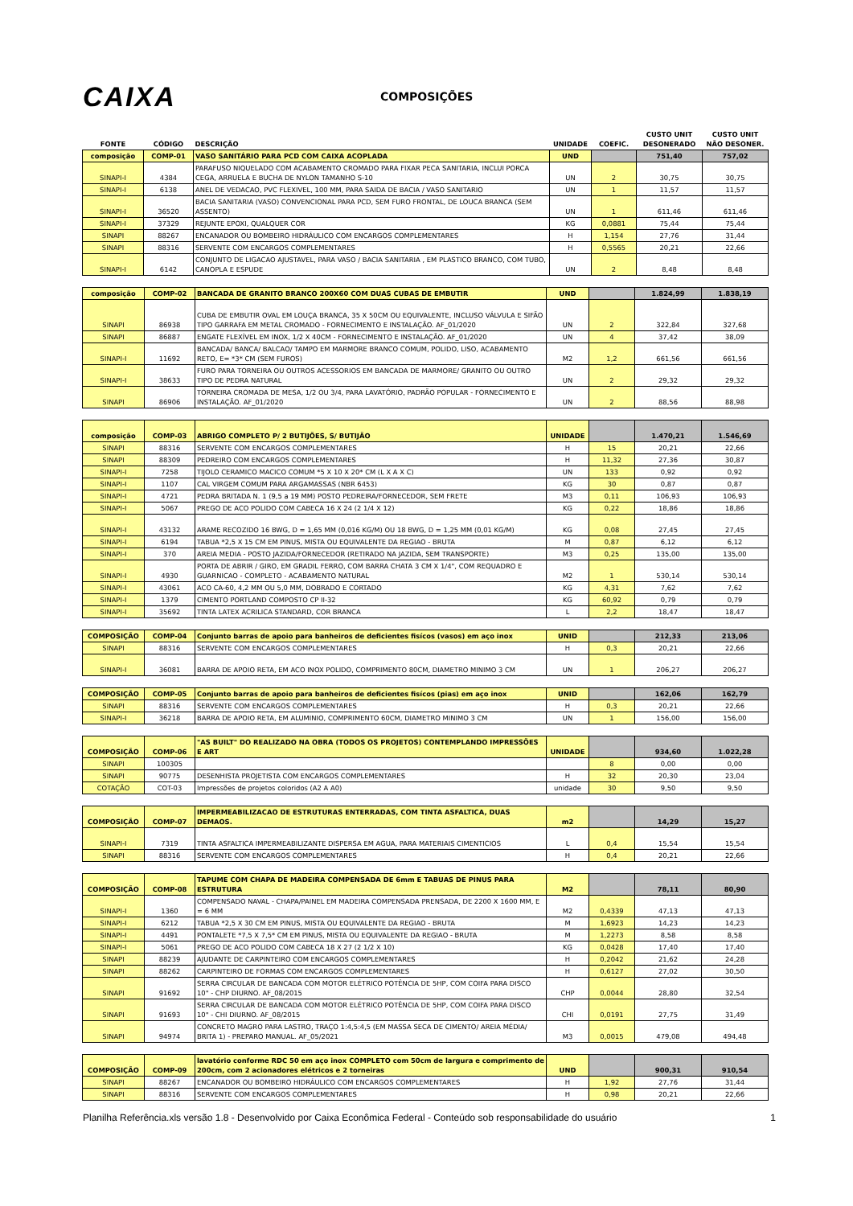CAIXA
COMPOSIÇÕES
| FONTE | CÓDIGO | DESCRIÇÃO | UNIDADE | COEFIC. | CUSTO UNIT DESONERADO | CUSTO UNIT NÃO DESONER. |
| --- | --- | --- | --- | --- | --- | --- |
| composição | COMP-01 | VASO SANITÁRIO PARA PCD COM CAIXA ACOPLADA | UND | | 751,40 | 757,02 |
| SINAPI-I | 4384 | PARAFUSO NIQUELADO COM ACABAMENTO CROMADO PARA FIXAR PECA SANITARIA, INCLUI PORCA CEGA, ARRUELA E BUCHA DE NYLON TAMANHO S-10 | UN | 2 | 30,75 | 30,75 |
| SINAPI-I | 6138 | ANEL DE VEDACAO, PVC FLEXIVEL, 100 MM, PARA SAIDA DE BACIA / VASO SANITARIO | UN | 1 | 11,57 | 11,57 |
| SINAPI-I | 36520 | BACIA SANITARIA (VASO) CONVENCIONAL PARA PCD, SEM FURO FRONTAL, DE LOUCA BRANCA (SEM ASSENTO) | UN | 1 | 611,46 | 611,46 |
| SINAPI-I | 37329 | REJUNTE EPOXI, QUALQUER COR | KG | 0,0881 | 75,44 | 75,44 |
| SINAPI | 88267 | ENCANADOR OU BOMBEIRO HIDRÁULICO COM ENCARGOS COMPLEMENTARES | H | 1,154 | 27,76 | 31,44 |
| SINAPI | 88316 | SERVENTE COM ENCARGOS COMPLEMENTARES | H | 0,5565 | 20,21 | 22,66 |
| SINAPI-I | 6142 | CONJUNTO DE LIGACAO AJUSTAVEL, PARA VASO / BACIA SANITARIA , EM PLASTICO BRANCO, COM TUBO, CANOPLA E ESPUDE | UN | 2 | 8,48 | 8,48 |
| composição | COMP-02 | BANCADA DE GRANITO BRANCO 200X60 COM DUAS CUBAS DE EMBUTIR | UND | | 1.824,99 | 1.838,19 |
| SINAPI | 86938 | CUBA DE EMBUTIR OVAL EM LOUÇA BRANCA, 35 X 50CM OU EQUIVALENTE, INCLUSO VÁLVULA E SIFÃO TIPO GARRAFA EM METAL CROMADO - FORNECIMENTO E INSTALAÇÃO. AF_01/2020 | UN | 2 | 322,84 | 327,68 |
| SINAPI | 86887 | ENGATE FLEXÍVEL EM INOX, 1/2 X 40CM - FORNECIMENTO E INSTALAÇÃO. AF_01/2020 | UN | 4 | 37,42 | 38,09 |
| SINAPI-I | 11692 | BANCADA/ BANCA/ BALCAO/ TAMPO EM MARMORE BRANCO COMUM, POLIDO, LISO, ACABAMENTO RETO, E= *3* CM (SEM FUROS) | M2 | 1,2 | 661,56 | 661,56 |
| SINAPI-I | 38633 | FURO PARA TORNEIRA OU OUTROS ACESSORIOS EM BANCADA DE MARMORE/ GRANITO OU OUTRO TIPO DE PEDRA NATURAL | UN | 2 | 29,32 | 29,32 |
| SINAPI | 86906 | TORNEIRA CROMADA DE MESA, 1/2 OU 3/4, PARA LAVATÓRIO, PADRÃO POPULAR - FORNECIMENTO E INSTALAÇÃO. AF_01/2020 | UN | 2 | 88,56 | 88,98 |
| composição | COMP-03 | ABRIGO COMPLETO P/ 2 BUTIJÕES, S/ BUTIJÃO | UNIDADE | | 1.470,21 | 1.546,69 |
| SINAPI | 88316 | SERVENTE COM ENCARGOS COMPLEMENTARES | H | 15 | 20,21 | 22,66 |
| SINAPI | 88309 | PEDREIRO COM ENCARGOS COMPLEMENTARES | H | 11,32 | 27,36 | 30,87 |
| SINAPI-I | 7258 | TIJOLO CERAMICO MACICO COMUM *5 X 10 X 20* CM (L X A X C) | UN | 133 | 0,92 | 0,92 |
| SINAPI-I | 1107 | CAL VIRGEM COMUM PARA ARGAMASSAS (NBR 6453) | KG | 30 | 0,87 | 0,87 |
| SINAPI-I | 4721 | PEDRA BRITADA N. 1 (9,5 a 19 MM) POSTO PEDREIRA/FORNECEDOR, SEM FRETE | M3 | 0,11 | 106,93 | 106,93 |
| SINAPI-I | 5067 | PREGO DE ACO POLIDO COM CABECA 16 X 24 (2 1/4 X 12) | KG | 0,22 | 18,86 | 18,86 |
| SINAPI-I | 43132 | ARAME RECOZIDO 16 BWG, D = 1,65 MM (0,016 KG/M) OU 18 BWG, D = 1,25 MM (0,01 KG/M) | KG | 0,08 | 27,45 | 27,45 |
| SINAPI-I | 6194 | TABUA *2,5 X 15 CM EM PINUS, MISTA OU EQUIVALENTE DA REGIAO - BRUTA | M | 0,87 | 6,12 | 6,12 |
| SINAPI-I | 370 | AREIA MEDIA - POSTO JAZIDA/FORNECEDOR (RETIRADO NA JAZIDA, SEM TRANSPORTE) | M3 | 0,25 | 135,00 | 135,00 |
| SINAPI-I | 4930 | PORTA DE ABRIR / GIRO, EM GRADIL FERRO, COM BARRA CHATA 3 CM X 1/4", COM REQUADRO E GUARNICAO - COMPLETO - ACABAMENTO NATURAL | M2 | 1 | 530,14 | 530,14 |
| SINAPI-I | 43061 | ACO CA-60, 4,2 MM OU 5,0 MM, DOBRADO E CORTADO | KG | 4,31 | 7,62 | 7,62 |
| SINAPI-I | 1379 | CIMENTO PORTLAND COMPOSTO CP II-32 | KG | 60,92 | 0,79 | 0,79 |
| SINAPI-I | 35692 | TINTA LATEX ACRILICA STANDARD, COR BRANCA | L | 2,2 | 18,47 | 18,47 |
| COMPOSIÇÃO | COMP-04 | Conjunto barras de apoio para banheiros de deficientes fisícos (vasos) em aço inox | UNID | | 212,33 | 213,06 |
| SINAPI | 88316 | SERVENTE COM ENCARGOS COMPLEMENTARES | H | 0,3 | 20,21 | 22,66 |
| SINAPI-I | 36081 | BARRA DE APOIO RETA, EM ACO INOX POLIDO, COMPRIMENTO 80CM, DIAMETRO MINIMO 3 CM | UN | 1 | 206,27 | 206,27 |
| COMPOSIÇÃO | COMP-05 | Conjunto barras de apoio para banheiros de deficientes fisícos (pias) em aço inox | UNID | | 162,06 | 162,79 |
| SINAPI | 88316 | SERVENTE COM ENCARGOS COMPLEMENTARES | H | 0,3 | 20,21 | 22,66 |
| SINAPI-I | 36218 | BARRA DE APOIO RETA, EM ALUMINIO, COMPRIMENTO 60CM, DIAMETRO MINIMO 3 CM | UN | 1 | 156,00 | 156,00 |
| COMPOSIÇÃO | COMP-06 | "AS BUILT" DO REALIZADO NA OBRA (TODOS OS PROJETOS) CONTEMPLANDO IMPRESSÕES E ART | UNIDADE | | 934,60 | 1.022,28 |
| SINAPI | 100305 | | | 8 | 0,00 | 0,00 |
| SINAPI | 90775 | DESENHISTA PROJETISTA COM ENCARGOS COMPLEMENTARES | H | 32 | 20,30 | 23,04 |
| COTAÇÃO | COT-03 | Impressões de projetos coloridos (A2 A A0) | unidade | 30 | 9,50 | 9,50 |
| COMPOSIÇÃO | COMP-07 | IMPERMEABILIZACAO DE ESTRUTURAS ENTERRADAS, COM TINTA ASFALTICA, DUAS DEMAOS. | m2 | | 14,29 | 15,27 |
| SINAPI-I | 7319 | TINTA ASFALTICA IMPERMEABILIZANTE DISPERSA EM AGUA, PARA MATERIAIS CIMENTICIOS | L | 0,4 | 15,54 | 15,54 |
| SINAPI | 88316 | SERVENTE COM ENCARGOS COMPLEMENTARES | H | 0,4 | 20,21 | 22,66 |
| COMPOSIÇÃO | COMP-08 | TAPUME COM CHAPA DE MADEIRA COMPENSADA DE 6mm E TABUAS DE PINUS PARA ESTRUTURA | M2 | | 78,11 | 80,90 |
| SINAPI-I | 1360 | COMPENSADO NAVAL - CHAPA/PAINEL EM MADEIRA COMPENSADA PRENSADA, DE 2200 X 1600 MM, E = 6 MM | M2 | 0,4339 | 47,13 | 47,13 |
| SINAPI-I | 6212 | TABUA *2,5 X 30 CM EM PINUS, MISTA OU EQUIVALENTE DA REGIAO - BRUTA | M | 1,6923 | 14,23 | 14,23 |
| SINAPI-I | 4491 | PONTALETE *7,5 X 7,5* CM EM PINUS, MISTA OU EQUIVALENTE DA REGIAO - BRUTA | M | 1,2273 | 8,58 | 8,58 |
| SINAPI-I | 5061 | PREGO DE ACO POLIDO COM CABECA 18 X 27 (2 1/2 X 10) | KG | 0,0428 | 17,40 | 17,40 |
| SINAPI | 88239 | AJUDANTE DE CARPINTEIRO COM ENCARGOS COMPLEMENTARES | H | 0,2042 | 21,62 | 24,28 |
| SINAPI | 88262 | CARPINTEIRO DE FORMAS COM ENCARGOS COMPLEMENTARES | H | 0,6127 | 27,02 | 30,50 |
| SINAPI | 91692 | SERRA CIRCULAR DE BANCADA COM MOTOR ELÉTRICO POTÊNCIA DE 5HP, COM COIFA PARA DISCO 10" - CHP DIURNO. AF_08/2015 | CHP | 0,0044 | 28,80 | 32,54 |
| SINAPI | 91693 | SERRA CIRCULAR DE BANCADA COM MOTOR ELÉTRICO POTÊNCIA DE 5HP, COM COIFA PARA DISCO 10" - CHI DIURNO. AF_08/2015 | CHI | 0,0191 | 27,75 | 31,49 |
| SINAPI | 94974 | CONCRETO MAGRO PARA LASTRO, TRAÇO 1:4,5:4,5 (EM MASSA SECA DE CIMENTO/ AREIA MÉDIA/ BRITA 1) - PREPARO MANUAL. AF_05/2021 | M3 | 0,0015 | 479,08 | 494,48 |
| COMPOSIÇÃO | COMP-09 | lavatório conforme RDC 50 em aço inox COMPLETO com 50cm de largura e comprimento de 200cm, com 2 acionadores elétricos e 2 torneiras | UND | | 900,31 | 910,54 |
| SINAPI | 88267 | ENCANADOR OU BOMBEIRO HIDRÁULICO COM ENCARGOS COMPLEMENTARES | H | 1,92 | 27,76 | 31,44 |
| SINAPI | 88316 | SERVENTE COM ENCARGOS COMPLEMENTARES | H | 0,98 | 20,21 | 22,66 |
Planilha Referência.xls versão 1.8 - Desenvolvido por Caixa Econômica Federal - Conteúdo sob responsabilidade do usuário 1